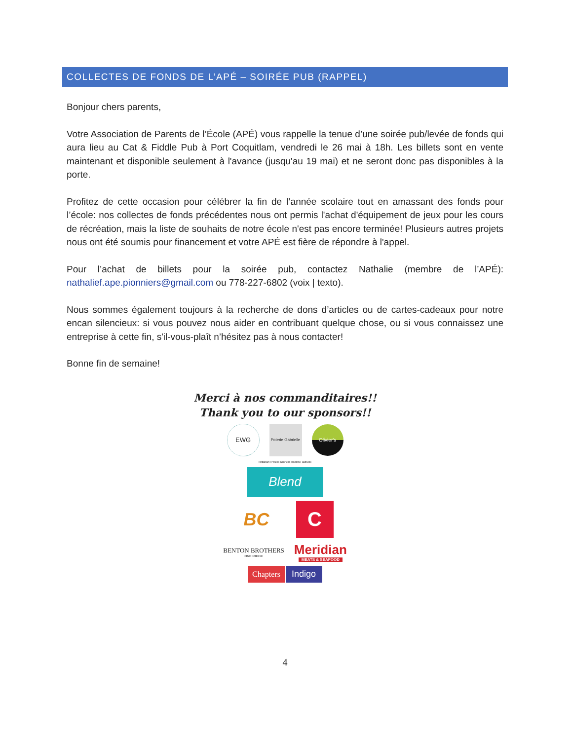COLLECTES DE FONDS DE L’APÉ – SOIRÉE PUB (RAPPEL)
Bonjour chers parents,
Votre Association de Parents de l’École (APÉ) vous rappelle la tenue d’une soirée pub/levée de fonds qui aura lieu au Cat & Fiddle Pub à Port Coquitlam, vendredi le 26 mai à 18h. Les billets sont en vente maintenant et disponible seulement à l'avance (jusqu'au 19 mai) et ne seront donc pas disponibles à la porte.
Profitez de cette occasion pour célébrer la fin de l’année scolaire tout en amassant des fonds pour l’école: nos collectes de fonds précédentes nous ont permis l'achat d'équipement de jeux pour les cours de récréation, mais la liste de souhaits de notre école n'est pas encore terminée! Plusieurs autres projets nous ont été soumis pour financement et votre APÉ est fière de répondre à l'appel.
Pour l’achat de billets pour la soirée pub, contactez Nathalie (membre de l’APÉ): nathalief.ape.pionniers@gmail.com ou 778-227-6802 (voix | texto).
Nous sommes également toujours à la recherche de dons d’articles ou de cartes-cadeaux pour notre encan silencieux: si vous pouvez nous aider en contribuant quelque chose, ou si vous connaissez une entreprise à cette fin, s'il-vous-plaît n’hésitez pas à nous contacter!
Bonne fin de semaine!
Merci à nos commanditaires!!
Thank you to our sponsors!!
EWG
Poterie Gabrielle
Olivier's
Instagram | Poterie Gabrielle @poterie_gabrielle
Blend
BC
C
BENTON BROTHERS
FINE CHEESE
Meridian
MEATS & SEAFOOD
Chapters
Indigo
4